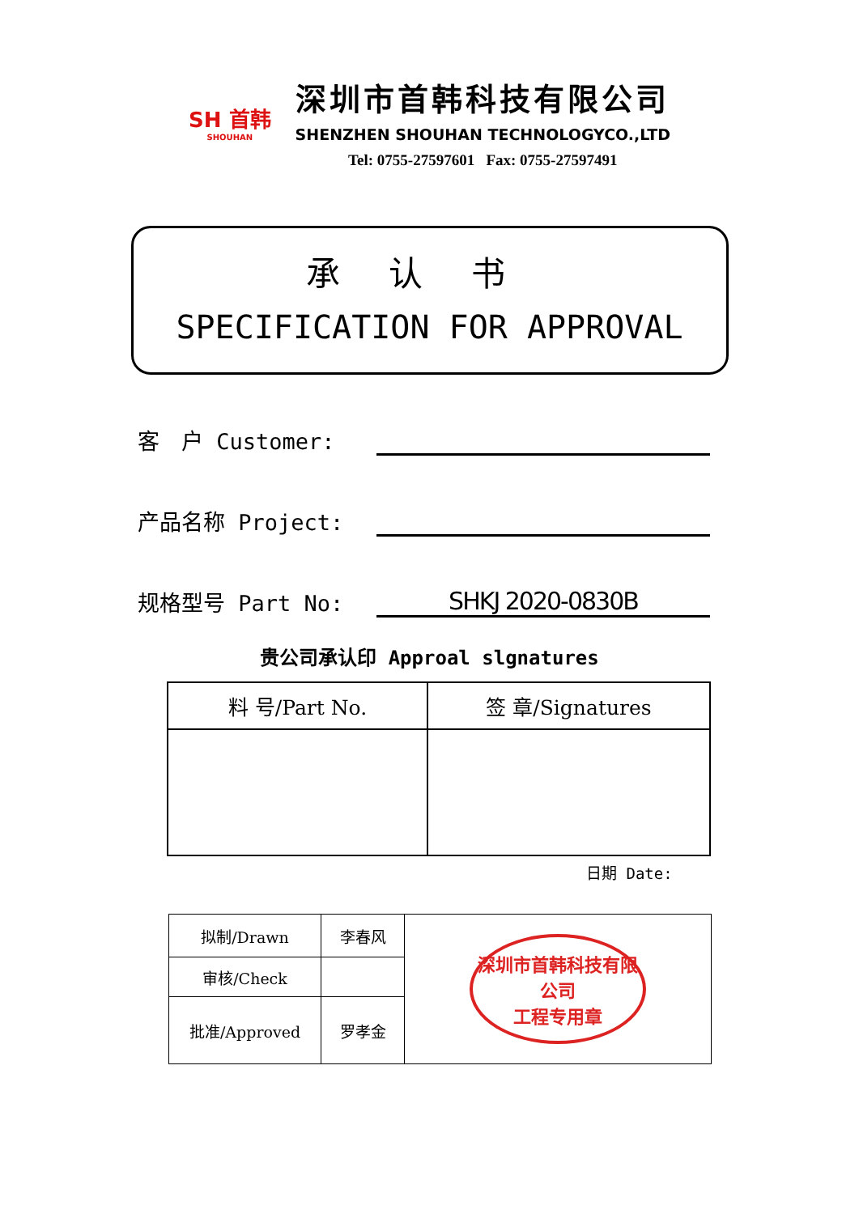SH 首韩
SHOUHAN
深圳市首韩科技有限公司
SHENZHEN SHOUHAN TECHNOLOGYCO.,LTD
Tel: 0755-27597601 Fax: 0755-27597491
承认书
SPECIFICATION FOR APPROVAL
客　户 Customer:
产品名称 Project:
规格型号 Part No:
SHKJ 2020-0830B
贵公司承认印 Approal slgnatures
| 料 号/Part No. | 签 章/Signatures |
| --- | --- |
日期 Date:
| 拟制/Drawn | 李春风 | 深圳市首韩科技有限公司 工程专用章 |
| 审核/Check | | |
| 批准/Approved | 罗孝金 | |